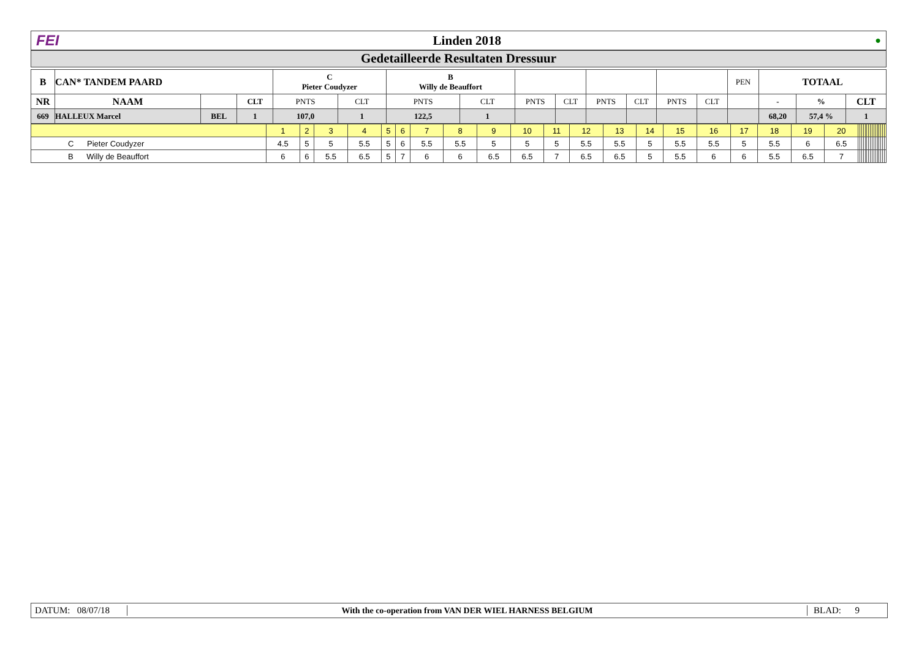FEI Linden 2018 ●
Gedetailleerde Resultaten Dressuur
| B | CAN* TANDEM PAARD | | | C Pieter Coudyzer | | B Willy de Beauffort | | | | | | | | PEN | TOTAAL | | |
| NR | NAAM | | CLT | PNTS | CLT | PNTS | CLT | PNTS | CLT | PNTS | CLT | PNTS | CLT | | - | % | CLT |
| 669 | HALLEUX Marcel | BEL | 1 | 107,0 | 1 | 122,5 | 1 | | | | | | | | 68,20 | 57,4 % | 1 |
| | 1 | 2 | 3 | 4 | 5 | 6 | 7 | 8 | 9 | 10 | 11 | 12 | 13 | 14 | 15 | 16 | 17 | 18 | 19 | 20 | | | | | | | | | | | | | | | | |
| C Pieter Coudyzer | 4.5 | 5 | 5 | 5.5 | 5 | 6 | 5.5 | 5.5 | 5 | 5 | 5 | 5.5 | 5.5 | 5 | 5.5 | 5.5 | 5 | 5.5 | 6 | 6.5 | | | | | | | | | | | | | | | | |
| B Willy de Beauffort | 6 | 6 | 5.5 | 6.5 | 5 | 7 | 6 | 6 | 6.5 | 6.5 | 7 | 6.5 | 6.5 | 5 | 5.5 | 6 | 6 | 5.5 | 6.5 | 7 | | | | | | | | | | | | | | | | |
DATUM: 08/07/18 With the co-operation from VAN DER WIEL HARNESS BELGIUM BLAD: 9